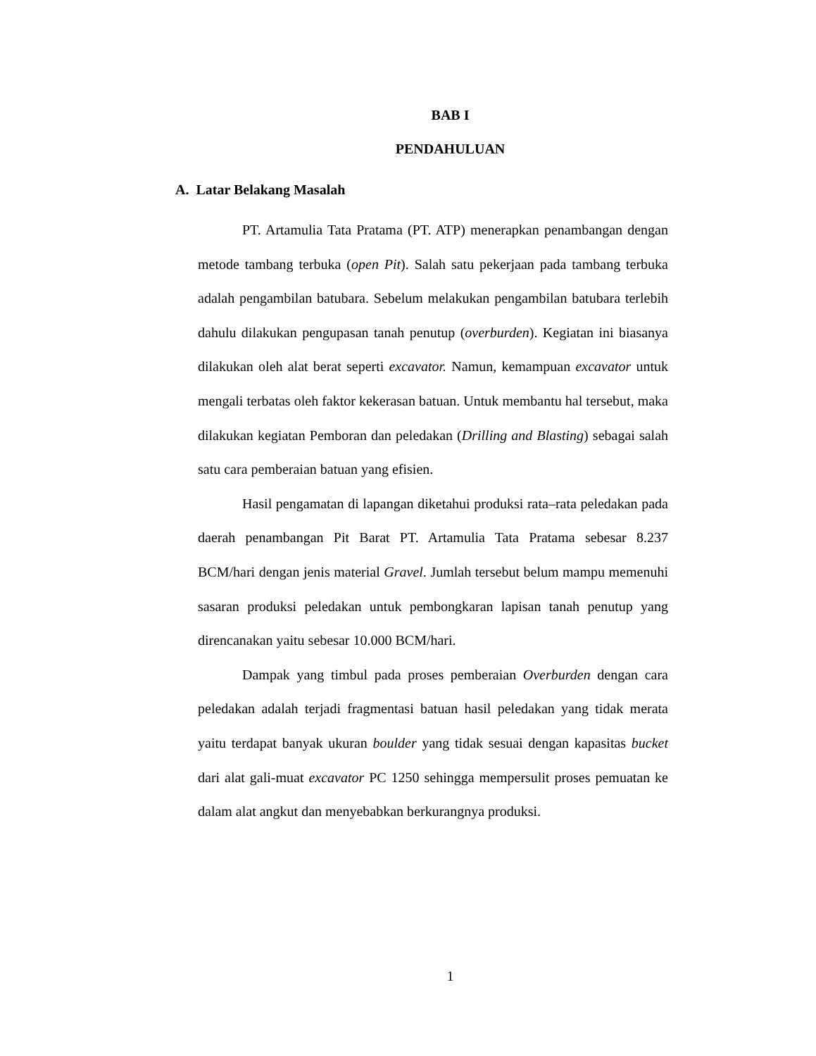BAB I
PENDAHULUAN
A. Latar Belakang Masalah
PT. Artamulia Tata Pratama (PT. ATP) menerapkan penambangan dengan metode tambang terbuka (open Pit). Salah satu pekerjaan pada tambang terbuka adalah pengambilan batubara. Sebelum melakukan pengambilan batubara terlebih dahulu dilakukan pengupasan tanah penutup (overburden). Kegiatan ini biasanya dilakukan oleh alat berat seperti excavator. Namun, kemampuan excavator untuk mengali terbatas oleh faktor kekerasan batuan. Untuk membantu hal tersebut, maka dilakukan kegiatan Pemboran dan peledakan (Drilling and Blasting) sebagai salah satu cara pemberaian batuan yang efisien.
Hasil pengamatan di lapangan diketahui produksi rata–rata peledakan pada daerah penambangan Pit Barat PT. Artamulia Tata Pratama sebesar 8.237 BCM/hari dengan jenis material Gravel. Jumlah tersebut belum mampu memenuhi sasaran produksi peledakan untuk pembongkaran lapisan tanah penutup yang direncanakan yaitu sebesar 10.000 BCM/hari.
Dampak yang timbul pada proses pemberaian Overburden dengan cara peledakan adalah terjadi fragmentasi batuan hasil peledakan yang tidak merata yaitu terdapat banyak ukuran boulder yang tidak sesuai dengan kapasitas bucket dari alat gali-muat excavator PC 1250 sehingga mempersulit proses pemuatan ke dalam alat angkut dan menyebabkan berkurangnya produksi.
1